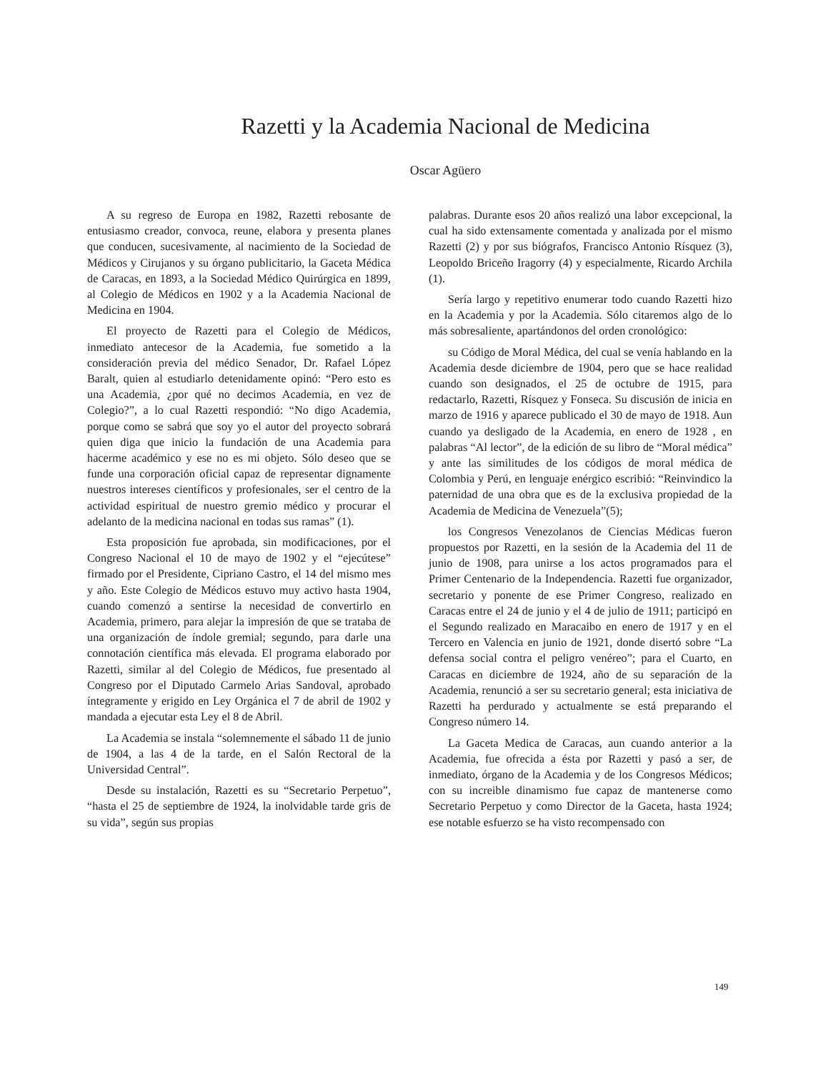Razetti y la Academia Nacional de Medicina
Oscar Agüero
A su regreso de Europa en 1982, Razetti rebosante de entusiasmo creador, convoca, reune, elabora y presenta planes que conducen, sucesivamente, al nacimiento de la Sociedad de Médicos y Cirujanos y su órgano publicitario, la Gaceta Médica de Caracas, en 1893, a la Sociedad Médico Quirúrgica en 1899, al Colegio de Médicos en 1902 y a la Academia Nacional de Medicina en 1904.
El proyecto de Razetti para el Colegio de Médicos, inmediato antecesor de la Academia, fue sometido a la consideración previa del médico Senador, Dr. Rafael López Baralt, quien al estudiarlo detenidamente opinó: “Pero esto es una Academia, ¿por qué no decimos Academia, en vez de Colegio?”, a lo cual Razetti respondió: “No digo Academia, porque como se sabrá que soy yo el autor del proyecto sobrará quien diga que inicio la fundación de una Academia para hacerme académico y ese no es mi objeto. Sólo deseo que se funde una corporación oficial capaz de representar dignamente nuestros intereses científicos y profesionales, ser el centro de la actividad espiritual de nuestro gremio médico y procurar el adelanto de la medicina nacional en todas sus ramas” (1).
Esta proposición fue aprobada, sin modificaciones, por el Congreso Nacional el 10 de mayo de 1902 y el “ejecútese” firmado por el Presidente, Cipriano Castro, el 14 del mismo mes y año. Este Colegio de Médicos estuvo muy activo hasta 1904, cuando comenzó a sentirse la necesidad de convertirlo en Academia, primero, para alejar la impresión de que se trataba de una organización de índole gremial; segundo, para darle una connotación científica más elevada. El programa elaborado por Razetti, similar al del Colegio de Médicos, fue presentado al Congreso por el Diputado Carmelo Arias Sandoval, aprobado íntegramente y erigido en Ley Orgánica el 7 de abril de 1902 y mandada a ejecutar esta Ley el 8 de Abril.
La Academia se instala “solemnemente el sábado 11 de junio de 1904, a las 4 de la tarde, en el Salón Rectoral de la Universidad Central”.
Desde su instalación, Razetti es su “Secretario Perpetuo”, “hasta el 25 de septiembre de 1924, la inolvidable tarde gris de su vida”, según sus propias
palabras. Durante esos 20 años realizó una labor excepcional, la cual ha sido extensamente comentada y analizada por el mismo Razetti (2) y por sus biógrafos, Francisco Antonio Rísquez (3), Leopoldo Briceño Iragorry (4) y especialmente, Ricardo Archila (1).
Sería largo y repetitivo enumerar todo cuando Razetti hizo en la Academia y por la Academia. Sólo citaremos algo de lo más sobresaliente, apartándonos del orden cronológico:
su Código de Moral Médica, del cual se venía hablando en la Academia desde diciembre de 1904, pero que se hace realidad cuando son designados, el 25 de octubre de 1915, para redactarlo, Razetti, Rísquez y Fonseca. Su discusión de inicia en marzo de 1916 y aparece publicado el 30 de mayo de 1918. Aun cuando ya desligado de la Academia, en enero de 1928 , en palabras “Al lector”, de la edición de su libro de “Moral médica” y ante las similitudes de los códigos de moral médica de Colombia y Perú, en lenguaje enérgico escribió: “Reinvindico la paternidad de una obra que es de la exclusiva propiedad de la Academia de Medicina de Venezuela”(5);
los Congresos Venezolanos de Ciencias Médicas fueron propuestos por Razetti, en la sesión de la Academia del 11 de junio de 1908, para unirse a los actos programados para el Primer Centenario de la Independencia. Razetti fue organizador, secretario y ponente de ese Primer Congreso, realizado en Caracas entre el 24 de junio y el 4 de julio de 1911; participó en el Segundo realizado en Maracaibo en enero de 1917 y en el Tercero en Valencia en junio de 1921, donde disertó sobre “La defensa social contra el peligro venéreo”; para el Cuarto, en Caracas en diciembre de 1924, año de su separación de la Academia, renunció a ser su secretario general; esta iniciativa de Razetti ha perdurado y actualmente se está preparando el Congreso número 14.
La Gaceta Medica de Caracas, aun cuando anterior a la Academia, fue ofrecida a ésta por Razetti y pasó a ser, de inmediato, órgano de la Academia y de los Congresos Médicos; con su increible dinamismo fue capaz de mantenerse como Secretario Perpetuo y como Director de la Gaceta, hasta 1924; ese notable esfuerzo se ha visto recompensado con
149